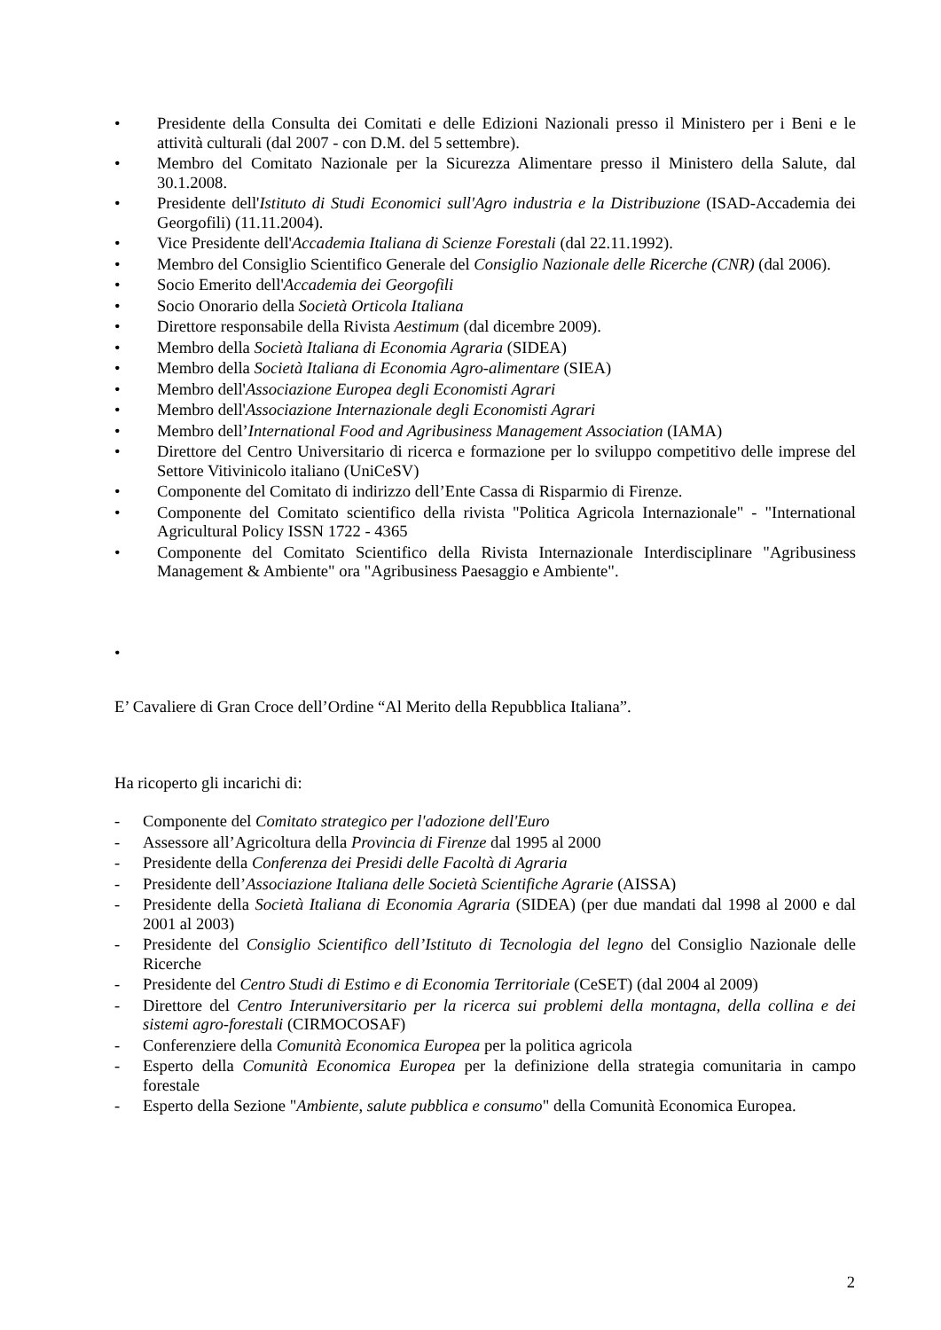• Presidente della Consulta dei Comitati e delle Edizioni Nazionali presso il Ministero per i Beni e le attività culturali (dal 2007 - con D.M. del 5 settembre).
• Membro del Comitato Nazionale per la Sicurezza Alimentare presso il Ministero della Salute, dal 30.1.2008.
• Presidente dell'Istituto di Studi Economici sull'Agro industria e la Distribuzione (ISAD-Accademia dei Georgofili) (11.11.2004).
• Vice Presidente dell'Accademia Italiana di Scienze Forestali (dal 22.11.1992).
• Membro del Consiglio Scientifico Generale del Consiglio Nazionale delle Ricerche (CNR) (dal 2006).
• Socio Emerito dell'Accademia dei Georgofili
• Socio Onorario della Società Orticola Italiana
• Direttore responsabile della Rivista Aestimum (dal dicembre 2009).
• Membro della Società Italiana di Economia Agraria (SIDEA)
• Membro della Società Italiana di Economia Agro-alimentare (SIEA)
• Membro dell'Associazione Europea degli Economisti Agrari
• Membro dell'Associazione Internazionale degli Economisti Agrari
• Membro dell’International Food and Agribusiness Management Association (IAMA)
• Direttore del Centro Universitario di ricerca e formazione per lo sviluppo competitivo delle imprese del Settore Vitivinicolo italiano (UniCeSV)
• Componente del Comitato di indirizzo dell’Ente Cassa di Risparmio di Firenze.
• Componente del Comitato scientifico della rivista "Politica Agricola Internazionale" - "International Agricultural Policy ISSN 1722 - 4365
• Componente del Comitato Scientifico della Rivista Internazionale Interdisciplinare "Agribusiness Management & Ambiente" ora "Agribusiness Paesaggio e Ambiente".
•
E’ Cavaliere di Gran Croce dell’Ordine “Al Merito della Repubblica Italiana”.
Ha ricoperto gli incarichi di:
- Componente del Comitato strategico per l'adozione dell'Euro
- Assessore all’Agricoltura della Provincia di Firenze dal 1995 al 2000
- Presidente della Conferenza dei Presidi delle Facoltà di Agraria
- Presidente dell’Associazione Italiana delle Società Scientifiche Agrarie (AISSA)
- Presidente della Società Italiana di Economia Agraria (SIDEA) (per due mandati dal 1998 al 2000 e dal 2001 al 2003)
- Presidente del Consiglio Scientifico dell’Istituto di Tecnologia del legno del Consiglio Nazionale delle Ricerche
- Presidente del Centro Studi di Estimo e di Economia Territoriale (CeSET) (dal 2004 al 2009)
- Direttore del Centro Interuniversitario per la ricerca sui problemi della montagna, della collina e dei sistemi agro-forestali (CIRMOCOSAF)
- Conferenziere della Comunità Economica Europea per la politica agricola
- Esperto della Comunità Economica Europea per la definizione della strategia comunitaria in campo forestale
- Esperto della Sezione "Ambiente, salute pubblica e consumo" della Comunità Economica Europea.
2